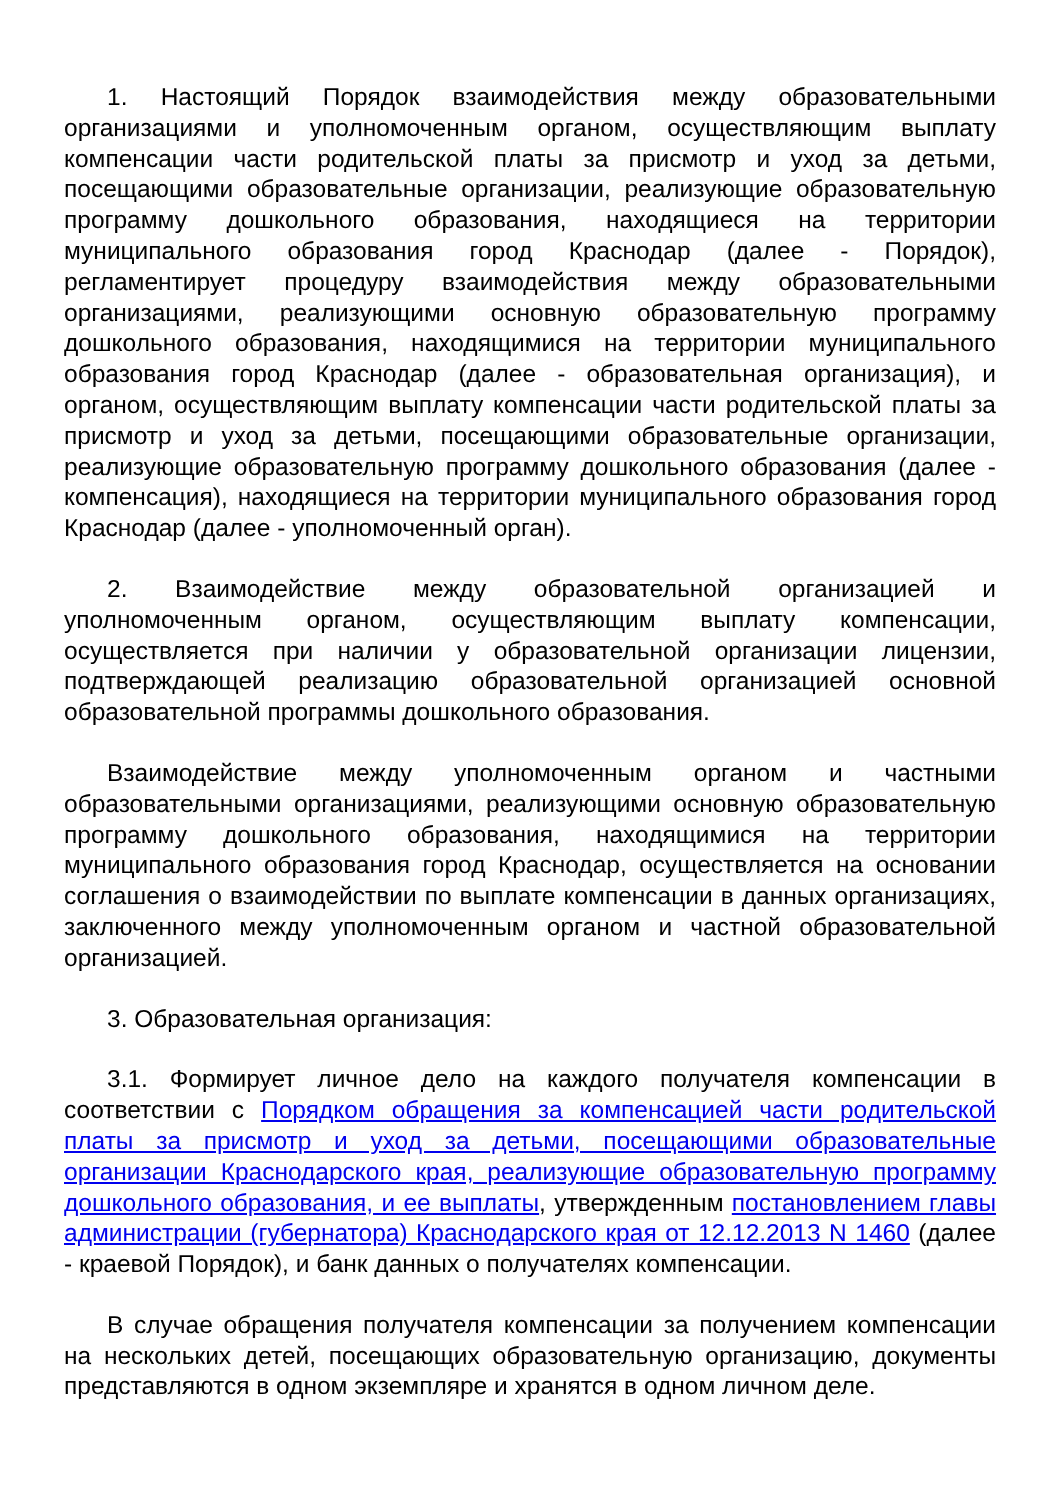1. Настоящий Порядок взаимодействия между образовательными организациями и уполномоченным органом, осуществляющим выплату компенсации части родительской платы за присмотр и уход за детьми, посещающими образовательные организации, реализующие образовательную программу дошкольного образования, находящиеся на территории муниципального образования город Краснодар (далее - Порядок), регламентирует процедуру взаимодействия между образовательными организациями, реализующими основную образовательную программу дошкольного образования, находящимися на территории муниципального образования город Краснодар (далее - образовательная организация), и органом, осуществляющим выплату компенсации части родительской платы за присмотр и уход за детьми, посещающими образовательные организации, реализующие образовательную программу дошкольного образования (далее - компенсация), находящиеся на территории муниципального образования город Краснодар (далее - уполномоченный орган).
2. Взаимодействие между образовательной организацией и уполномоченным органом, осуществляющим выплату компенсации, осуществляется при наличии у образовательной организации лицензии, подтверждающей реализацию образовательной организацией основной образовательной программы дошкольного образования.
Взаимодействие между уполномоченным органом и частными образовательными организациями, реализующими основную образовательную программу дошкольного образования, находящимися на территории муниципального образования город Краснодар, осуществляется на основании соглашения о взаимодействии по выплате компенсации в данных организациях, заключенного между уполномоченным органом и частной образовательной организацией.
3. Образовательная организация:
3.1. Формирует личное дело на каждого получателя компенсации в соответствии с Порядком обращения за компенсацией части родительской платы за присмотр и уход за детьми, посещающими образовательные организации Краснодарского края, реализующие образовательную программу дошкольного образования, и ее выплаты, утвержденным постановлением главы администрации (губернатора) Краснодарского края от 12.12.2013 N 1460 (далее - краевой Порядок), и банк данных о получателях компенсации.
В случае обращения получателя компенсации за получением компенсации на нескольких детей, посещающих образовательную организацию, документы представляются в одном экземпляре и хранятся в одном личном деле.